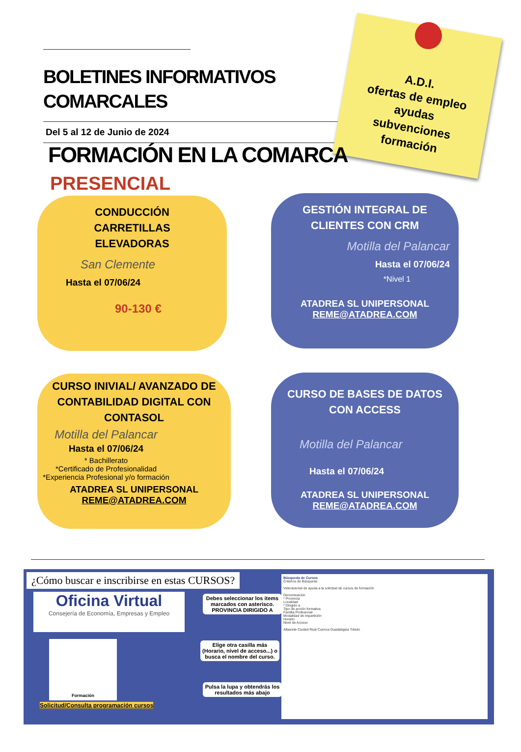BOLETINES INFORMATIVOS COMARCALES
Del 5 al 12 de Junio de 2024
A.D.I.
ofertas de empleo
ayudas
subvenciones
formación
FORMACIÓN EN LA COMARCA
PRESENCIAL
CONDUCCIÓN
CARRETILLAS
ELEVADORAS
San Clemente
Hasta el 07/06/24
90-130 €
GESTIÓN INTEGRAL DE CLIENTES CON CRM
Motilla del Palancar
Hasta el 07/06/24
*Nivel 1
ATADREA SL UNIPERSONAL
REME@ATADREA.COM
CURSO INIVIAL/ AVANZADO DE CONTABILIDAD DIGITAL CON CONTASOL
Motilla del Palancar
Hasta el 07/06/24
* Bachillerato
*Certificado de Profesionalidad
*Experiencia Profesional y/o formación
ATADREA SL UNIPERSONAL
REME@ATADREA.COM
CURSO DE BASES DE DATOS CON ACCESS
Motilla del Palancar
Hasta el 07/06/24
ATADREA SL UNIPERSONAL
REME@ATADREA.COM
¿Cómo buscar e inscribirse en estas CURSOS?
Oficina Virtual
Consejería de Economía, Empresas y Empleo
Formación
Solicitud/Consulta programación cursos
Debes seleccionar los items marcados con asterisco. PROVINCIA DIRIGIDO A
Elige otra casilla más (Horario, nivel de acceso...) o busca el nombre del curso.
Pulsa la lupa y obtendrás los resultados más abajo
Búsqueda de Cursos
Criterios de Búsqueda
Videotutorial de ayuda a la solicitud de cursos de formación
Denominación
* Provincia
Localidad
* Dirigido a
Tipo de acción formativa
Familia Profesional
Modalidad de impartición
Horario
Nivel de Acceso
Albacete Ciudad Real Cuenca Guadalajara Toledo